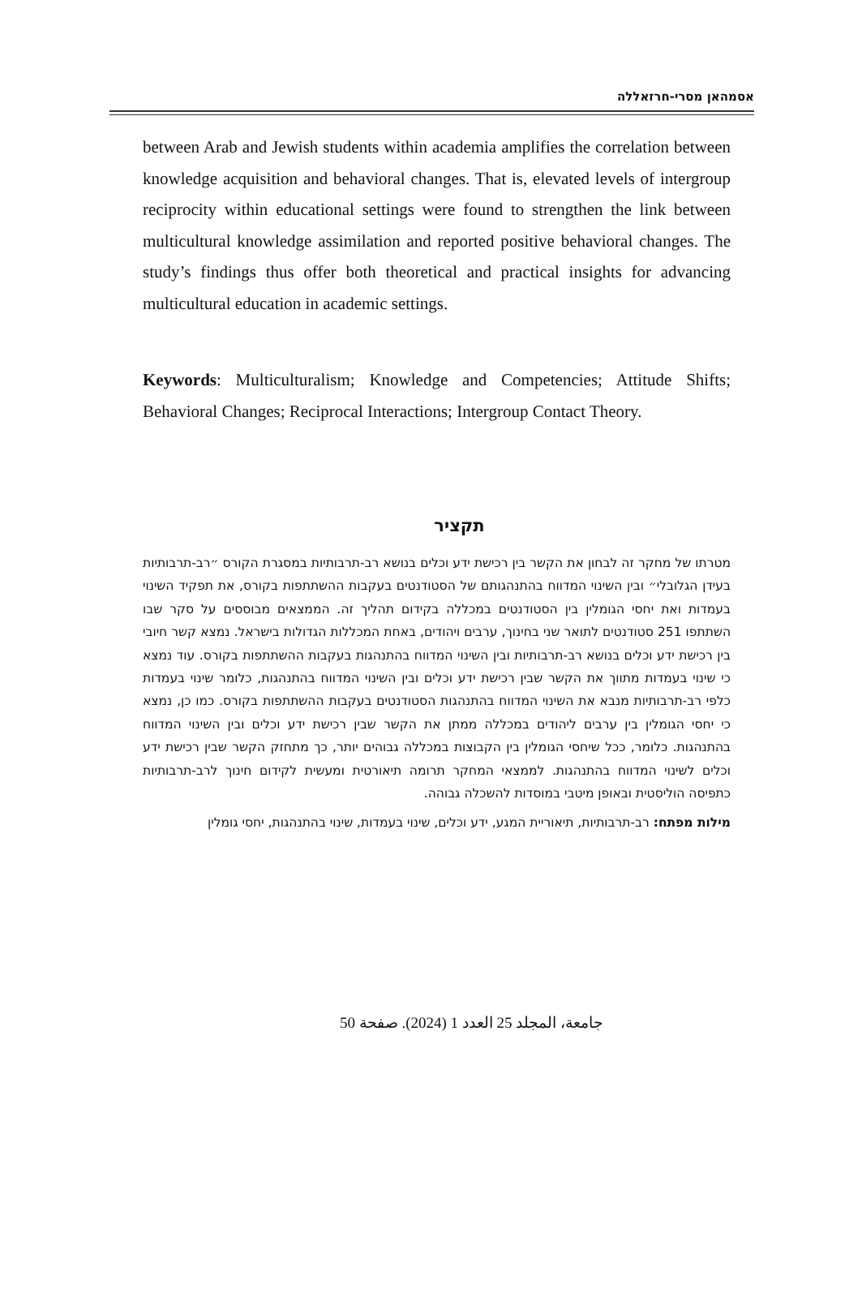אסמהאן מסרי-חרזאללה
between Arab and Jewish students within academia amplifies the correlation between knowledge acquisition and behavioral changes. That is, elevated levels of intergroup reciprocity within educational settings were found to strengthen the link between multicultural knowledge assimilation and reported positive behavioral changes. The study’s findings thus offer both theoretical and practical insights for advancing multicultural education in academic settings.
Keywords: Multiculturalism; Knowledge and Competencies; Attitude Shifts; Behavioral Changes; Reciprocal Interactions; Intergroup Contact Theory.
תקציר
מטרתו של מחקר זה לבחון את הקשר בין רכישת ידע וכלים בנושא רב-תרבותיות במסגרת הקורס ״רב-תרבותיות בעידן הגלובלי״ ובין השינוי המדווח בהתנהגותם של הסטודנטים בעקבות ההשתתפות בקורס, את תפקיד השינוי בעמדות ואת יחסי הגומלין בין הסטודנטים במכללה בקידום תהליך זה. הממצאים מבוססים על סקר שבו השתתפו 251 סטודנטים לתואר שני בחינוך, ערבים ויהודים, באחת המכללות הגדולות בישראל. נמצא קשר חיובי בין רכישת ידע וכלים בנושא רב-תרבותיות ובין השינוי המדווח בהתנהגות בעקבות ההשתתפות בקורס. עוד נמצא כי שינוי בעמדות מתווך את הקשר שבין רכישת ידע וכלים ובין השינוי המדווח בהתנהגות, כלומר שינוי בעמדות כלפי רב-תרבותיות מנבא את השינוי המדווח בהתנהגות הסטודנטים בעקבות ההשתתפות בקורס. כמו כן, נמצא כי יחסי הגומלין בין ערבים ליהודים במכללה ממתן את הקשר שבין רכישת ידע וכלים ובין השינוי המדווח בהתנהגות. כלומר, ככל שיחסי הגומלין בין הקבוצות במכללה גבוהים יותר, כך מתחזק הקשר שבין רכישת ידע וכלים לשינוי המדווח בהתנהגות. לממצאי המחקר תרומה תיאורטית ומעשית לקידום חינוך לרב-תרבותיות כתפיסה הוליסטית ובאופן מיטבי במוסדות להשכלה גבוהה.
מילות מפתח: רב-תרבותיות, תיאוריית המגע, ידע וכלים, שינוי בעמדות, שינוי בהתנהגות, יחסי גומלין
جامعة، المجلد 25 العدد 1 (2024). صفحة 50